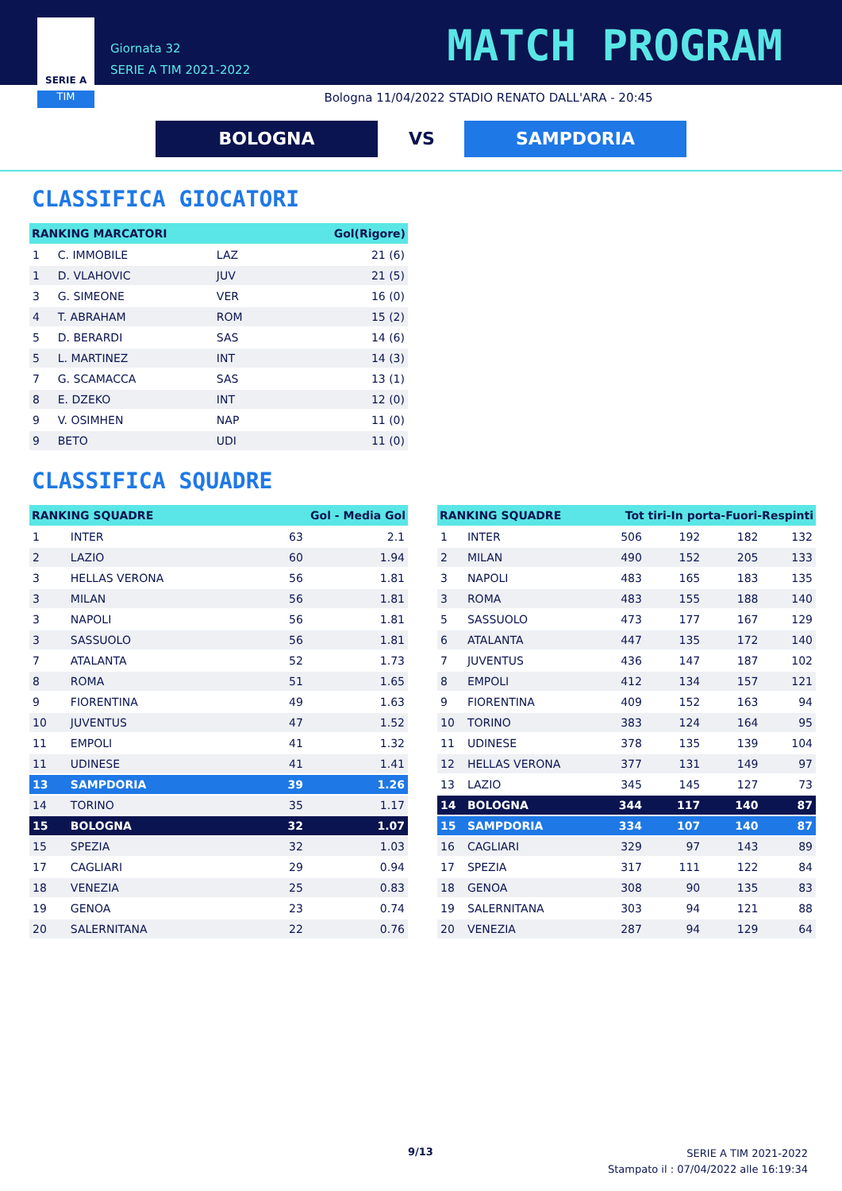TIM
SERIE A
Giornata 32
SERIE A TIM 2021-2022
MATCH PROGRAM
Bologna 11/04/2022 STADIO RENATO DALL'ARA - 20:45
BOLOGNA VS SAMPDORIA
CLASSIFICA GIOCATORI
| RANKING MARCATORI | | | Gol(Rigore) |
| --- | --- | --- | --- |
| 1 | C. IMMOBILE | LAZ | 21 (6) |
| 1 | D. VLAHOVIC | JUV | 21 (5) |
| 3 | G. SIMEONE | VER | 16 (0) |
| 4 | T. ABRAHAM | ROM | 15 (2) |
| 5 | D. BERARDI | SAS | 14 (6) |
| 5 | L. MARTINEZ | INT | 14 (3) |
| 7 | G. SCAMACCA | SAS | 13 (1) |
| 8 | E. DZEKO | INT | 12 (0) |
| 9 | V. OSIMHEN | NAP | 11 (0) |
| 9 | BETO | UDI | 11 (0) |
CLASSIFICA SQUADRE
| RANKING SQUADRE | | Gol - Media Gol | |
| --- | --- | --- | --- |
| 1 | INTER | 63 | 2.1 |
| 2 | LAZIO | 60 | 1.94 |
| 3 | HELLAS VERONA | 56 | 1.81 |
| 3 | MILAN | 56 | 1.81 |
| 3 | NAPOLI | 56 | 1.81 |
| 3 | SASSUOLO | 56 | 1.81 |
| 7 | ATALANTA | 52 | 1.73 |
| 8 | ROMA | 51 | 1.65 |
| 9 | FIORENTINA | 49 | 1.63 |
| 10 | JUVENTUS | 47 | 1.52 |
| 11 | EMPOLI | 41 | 1.32 |
| 11 | UDINESE | 41 | 1.41 |
| 13 | SAMPDORIA | 39 | 1.26 |
| 14 | TORINO | 35 | 1.17 |
| 15 | BOLOGNA | 32 | 1.07 |
| 15 | SPEZIA | 32 | 1.03 |
| 17 | CAGLIARI | 29 | 0.94 |
| 18 | VENEZIA | 25 | 0.83 |
| 19 | GENOA | 23 | 0.74 |
| 20 | SALERNITANA | 22 | 0.76 |
| RANKING SQUADRE | | Tot tiri-In porta-Fuori-Respinti | | | |
| --- | --- | --- | --- | --- | --- |
| 1 | INTER | 506 | 192 | 182 | 132 |
| 2 | MILAN | 490 | 152 | 205 | 133 |
| 3 | NAPOLI | 483 | 165 | 183 | 135 |
| 3 | ROMA | 483 | 155 | 188 | 140 |
| 5 | SASSUOLO | 473 | 177 | 167 | 129 |
| 6 | ATALANTA | 447 | 135 | 172 | 140 |
| 7 | JUVENTUS | 436 | 147 | 187 | 102 |
| 8 | EMPOLI | 412 | 134 | 157 | 121 |
| 9 | FIORENTINA | 409 | 152 | 163 | 94 |
| 10 | TORINO | 383 | 124 | 164 | 95 |
| 11 | UDINESE | 378 | 135 | 139 | 104 |
| 12 | HELLAS VERONA | 377 | 131 | 149 | 97 |
| 13 | LAZIO | 345 | 145 | 127 | 73 |
| 14 | BOLOGNA | 344 | 117 | 140 | 87 |
| 15 | SAMPDORIA | 334 | 107 | 140 | 87 |
| 16 | CAGLIARI | 329 | 97 | 143 | 89 |
| 17 | SPEZIA | 317 | 111 | 122 | 84 |
| 18 | GENOA | 308 | 90 | 135 | 83 |
| 19 | SALERNITANA | 303 | 94 | 121 | 88 |
| 20 | VENEZIA | 287 | 94 | 129 | 64 |
9/13
SERIE A TIM 2021-2022
Stampato il : 07/04/2022 alle 16:19:34